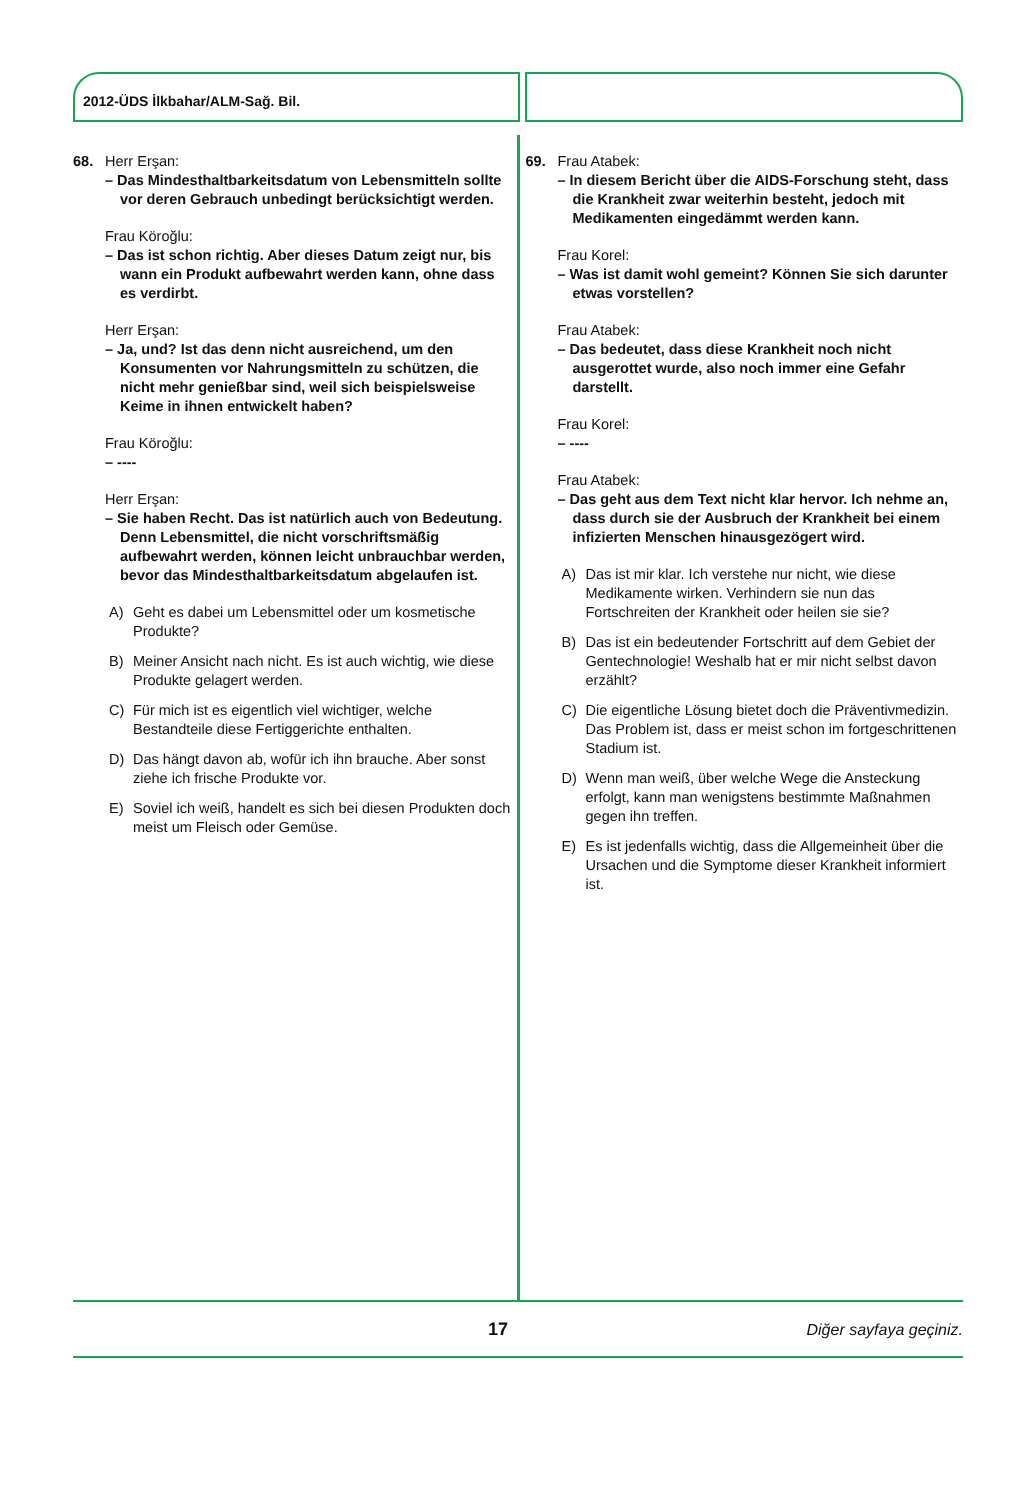2012-ÜDS İlkbahar/ALM-Sağ. Bil.
68. Herr Erşan:
– Das Mindesthaltbarkeitsdatum von Lebensmitteln sollte vor deren Gebrauch unbedingt berücksichtigt werden.
Frau Köroğlu:
– Das ist schon richtig. Aber dieses Datum zeigt nur, bis wann ein Produkt aufbewahrt werden kann, ohne dass es verdirbt.
Herr Erşan:
– Ja, und? Ist das denn nicht ausreichend, um den Konsumenten vor Nahrungsmitteln zu schützen, die nicht mehr genießbar sind, weil sich beispielsweise Keime in ihnen entwickelt haben?
Frau Köroğlu:
– ----
Herr Erşan:
– Sie haben Recht. Das ist natürlich auch von Bedeutung. Denn Lebensmittel, die nicht vorschriftsmäßig aufbewahrt werden, können leicht unbrauchbar werden, bevor das Mindesthaltbarkeitsdatum abgelaufen ist.
A) Geht es dabei um Lebensmittel oder um kosmetische Produkte?
B) Meiner Ansicht nach nicht. Es ist auch wichtig, wie diese Produkte gelagert werden.
C) Für mich ist es eigentlich viel wichtiger, welche Bestandteile diese Fertiggerichte enthalten.
D) Das hängt davon ab, wofür ich ihn brauche. Aber sonst ziehe ich frische Produkte vor.
E) Soviel ich weiß, handelt es sich bei diesen Produkten doch meist um Fleisch oder Gemüse.
69. Frau Atabek:
– In diesem Bericht über die AIDS-Forschung steht, dass die Krankheit zwar weiterhin besteht, jedoch mit Medikamenten eingedämmt werden kann.
Frau Korel:
– Was ist damit wohl gemeint? Können Sie sich darunter etwas vorstellen?
Frau Atabek:
– Das bedeutet, dass diese Krankheit noch nicht ausgerottet wurde, also noch immer eine Gefahr darstellt.
Frau Korel:
– ----
Frau Atabek:
– Das geht aus dem Text nicht klar hervor. Ich nehme an, dass durch sie der Ausbruch der Krankheit bei einem infizierten Menschen hinausgezögert wird.
A) Das ist mir klar. Ich verstehe nur nicht, wie diese Medikamente wirken. Verhindern sie nun das Fortschreiten der Krankheit oder heilen sie sie?
B) Das ist ein bedeutender Fortschritt auf dem Gebiet der Gentechnologie! Weshalb hat er mir nicht selbst davon erzählt?
C) Die eigentliche Lösung bietet doch die Präventivmedizin. Das Problem ist, dass er meist schon im fortgeschrittenen Stadium ist.
D) Wenn man weiß, über welche Wege die Ansteckung erfolgt, kann man wenigstens bestimmte Maßnahmen gegen ihn treffen.
E) Es ist jedenfalls wichtig, dass die Allgemeinheit über die Ursachen und die Symptome dieser Krankheit informiert ist.
17 Diğer sayfaya geçiniz.